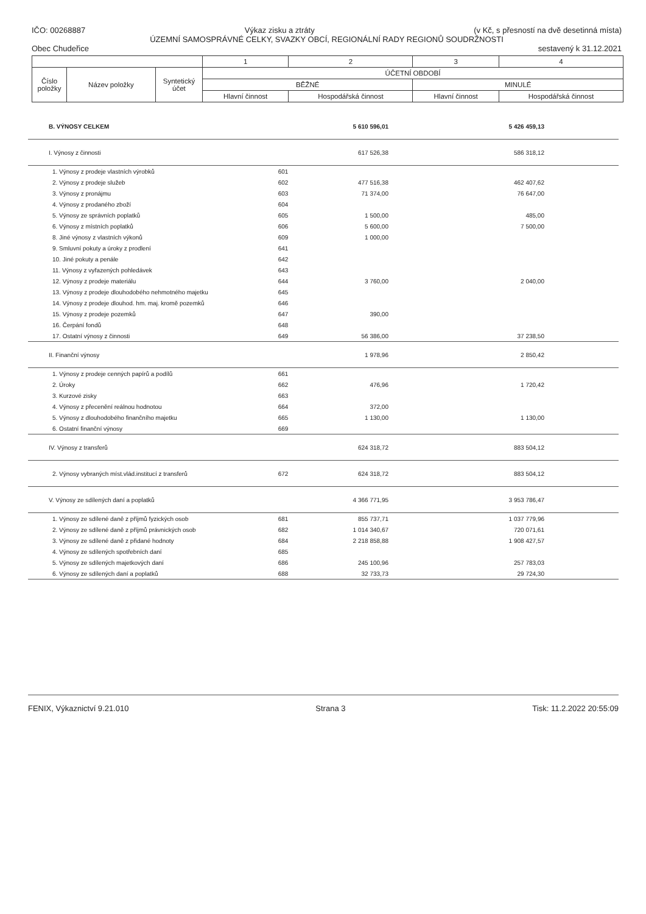IČO: 00268887 Výkaz zisku a ztráty (v Kč, s přesností na dvě desetinná místa)
ÚZEMNÍ SAMOSPRÁVNÉ CELKY, SVAZKY OBCÍ, REGIONÁLNÍ RADY REGIONŮ SOUDRŽNOSTI
Obec Chudeřice sestavený k 31.12.2021
| | | | 1 | 2 | 3 | 4 |
| --- | --- | --- | --- | --- | --- | --- |
| Číslo položky | Název položky | Syntetický účet | ÚČETNÍ OBDOBÍ | | | |
| | | | BĚŽNÉ | | MINULÉ | |
| | | | Hlavní činnost | Hospodářská činnost | Hlavní činnost | Hospodářská činnost |
| B. VÝNOSY CELKEM | | 5 610 596,01 | | 5 426 459,13 | |
| I. Výnosy z činnosti | | 617 526,38 | | 586 318,12 | |
| 1. Výnosy z prodeje vlastních výrobků | 601 | | | | |
| 2. Výnosy z prodeje služeb | 602 | 477 516,38 | | 462 407,62 | |
| 3. Výnosy z pronájmu | 603 | 71 374,00 | | 76 647,00 | |
| 4. Výnosy z prodaného zboží | 604 | | | | |
| 5. Výnosy ze správních poplatků | 605 | 1 500,00 | | 485,00 | |
| 6. Výnosy z místních poplatků | 606 | 5 600,00 | | 7 500,00 | |
| 8. Jiné výnosy z vlastních výkonů | 609 | 1 000,00 | | | |
| 9. Smluvní pokuty a úroky z prodlení | 641 | | | | |
| 10. Jiné pokuty a penále | 642 | | | | |
| 11. Výnosy z vyřazených pohledávek | 643 | | | | |
| 12. Výnosy z prodeje materiálu | 644 | 3 760,00 | | 2 040,00 | |
| 13. Výnosy z prodeje dlouhodobého nehmotného majetku | 645 | | | | |
| 14. Výnosy z prodeje dlouhod. hm. maj. kromě pozemků | 646 | | | | |
| 15. Výnosy z prodeje pozemků | 647 | 390,00 | | | |
| 16. Čerpání fondů | 648 | | | | |
| 17. Ostatní výnosy z činnosti | 649 | 56 386,00 | | 37 238,50 | |
| II. Finanční výnosy | | 1 978,96 | | 2 850,42 | |
| 1. Výnosy z prodeje cenných papírů a podílů | 661 | | | | |
| 2. Úroky | 662 | 476,96 | | 1 720,42 | |
| 3. Kurzové zisky | 663 | | | | |
| 4. Výnosy z přecenění reálnou hodnotou | 664 | 372,00 | | | |
| 5. Výnosy z dlouhodobého finančního majetku | 665 | 1 130,00 | | 1 130,00 | |
| 6. Ostatní finanční výnosy | 669 | | | | |
| IV. Výnosy z transferů | | 624 318,72 | | 883 504,12 | |
| 2. Výnosy vybraných míst.vlád.institucí z transferů | 672 | 624 318,72 | | 883 504,12 | |
| V. Výnosy ze sdílených daní a poplatků | | 4 366 771,95 | | 3 953 786,47 | |
| 1. Výnosy ze sdílené daně z příjmů fyzických osob | 681 | 855 737,71 | | 1 037 779,96 | |
| 2. Výnosy ze sdílené daně z příjmů právnických osob | 682 | 1 014 340,67 | | 720 071,61 | |
| 3. Výnosy ze sdílené daně z přidané hodnoty | 684 | 2 218 858,88 | | 1 908 427,57 | |
| 4. Výnosy ze sdílených spotřebních daní | 685 | | | | |
| 5. Výnosy ze sdílených majetkových daní | 686 | 245 100,96 | | 257 783,03 | |
| 6. Výnosy ze sdílených daní a poplatků | 688 | 32 733,73 | | 29 724,30 | |
FENIX, Výkaznictví 9.21.010 Strana 3 Tisk: 11.2.2022 20:55:09